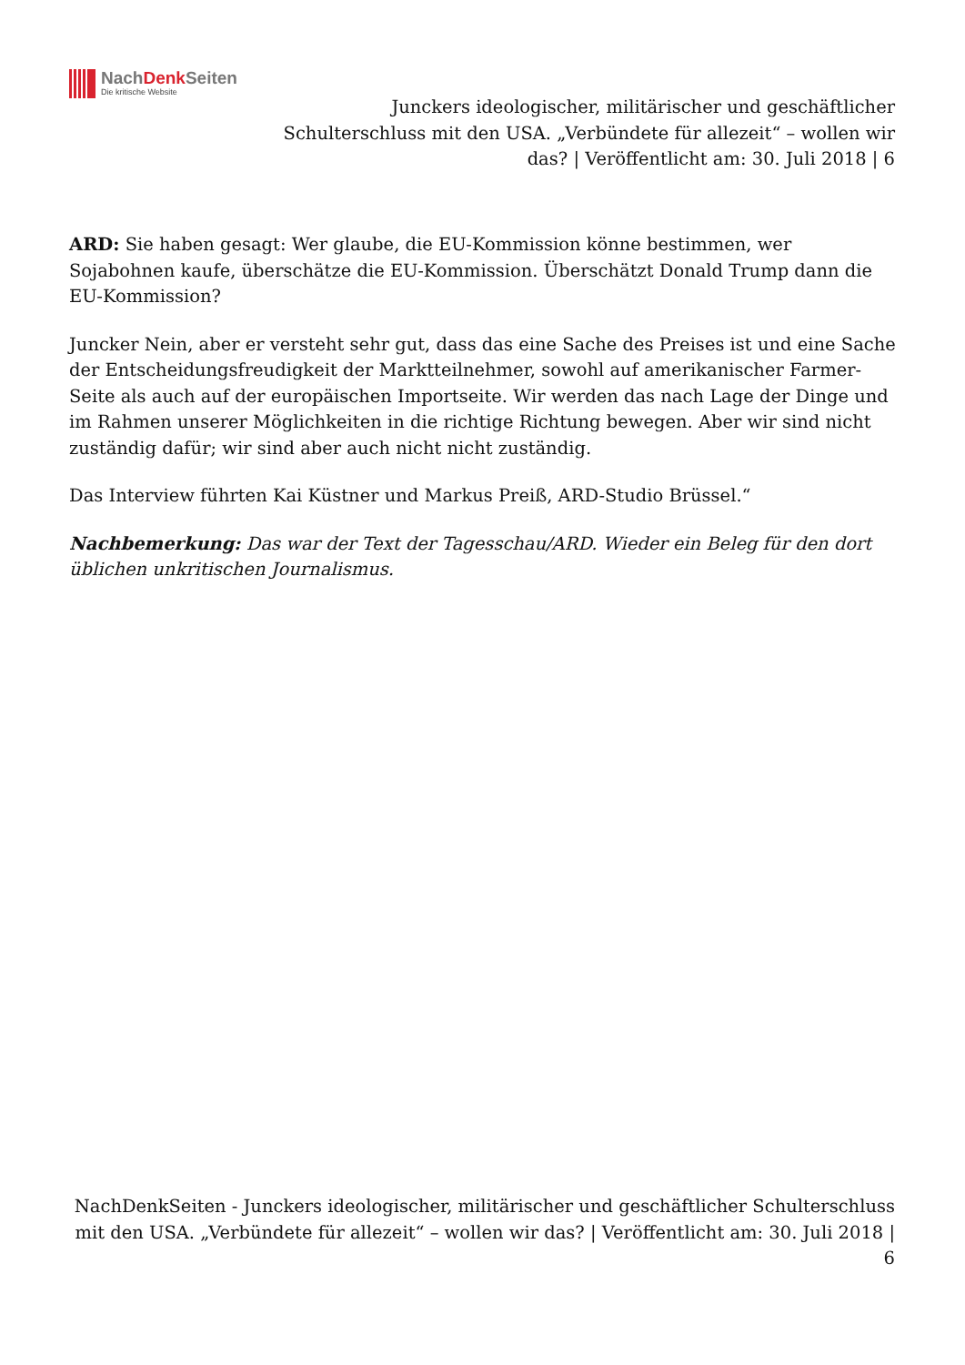NachDenk Seiten
Die kritische Website
Junckers ideologischer, militärischer und geschäftlicher Schulterschluss mit den USA. „Verbündete für allezeit“ – wollen wir das? | Veröffentlicht am: 30. Juli 2018 | 6
ARD: Sie haben gesagt: Wer glaube, die EU-Kommission könne bestimmen, wer Sojabohnen kaufe, überschätze die EU-Kommission. Überschätzt Donald Trump dann die EU-Kommission?
Juncker Nein, aber er versteht sehr gut, dass das eine Sache des Preises ist und eine Sache der Entscheidungsfreudigkeit der Marktteilnehmer, sowohl auf amerikanischer Farmer-Seite als auch auf der europäischen Importseite. Wir werden das nach Lage der Dinge und im Rahmen unserer Möglichkeiten in die richtige Richtung bewegen. Aber wir sind nicht zuständig dafür; wir sind aber auch nicht nicht zuständig.
Das Interview führten Kai Küstner und Markus Preiß, ARD-Studio Brüssel.“
Nachbemerkung: Das war der Text der Tagesschau/ARD. Wieder ein Beleg für den dort üblichen unkritischen Journalismus.
NachDenkSeiten - Junckers ideologischer, militärischer und geschäftlicher Schulterschluss mit den USA. „Verbündete für allezeit“ – wollen wir das? | Veröffentlicht am: 30. Juli 2018 | 6